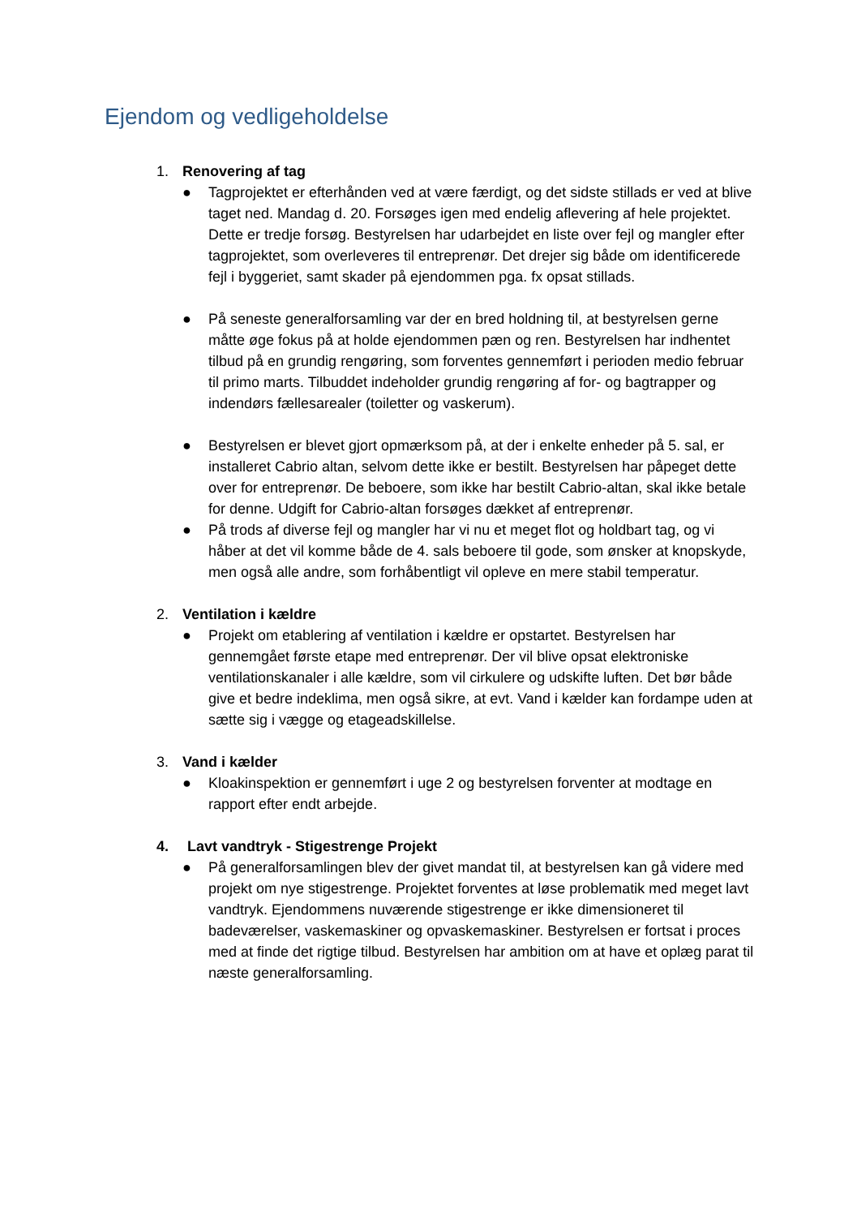Ejendom og vedligeholdelse
1. Renovering af tag
● Tagprojektet er efterhånden ved at være færdigt, og det sidste stillads er ved at blive taget ned. Mandag d. 20. Forsøges igen med endelig aflevering af hele projektet. Dette er tredje forsøg. Bestyrelsen har udarbejdet en liste over fejl og mangler efter tagprojektet, som overleveres til entreprenør. Det drejer sig både om identificerede fejl i byggeriet, samt skader på ejendommen pga. fx opsat stillads.
● På seneste generalforsamling var der en bred holdning til, at bestyrelsen gerne måtte øge fokus på at holde ejendommen pæn og ren. Bestyrelsen har indhentet tilbud på en grundig rengøring, som forventes gennemført i perioden medio februar til primo marts. Tilbuddet indeholder grundig rengøring af for- og bagtrapper og indendørs fællesarealer (toiletter og vaskerum).
● Bestyrelsen er blevet gjort opmærksom på, at der i enkelte enheder på 5. sal, er installeret Cabrio altan, selvom dette ikke er bestilt. Bestyrelsen har påpeget dette over for entreprenør. De beboere, som ikke har bestilt Cabrio-altan, skal ikke betale for denne. Udgift for Cabrio-altan forsøges dækket af entreprenør.
● På trods af diverse fejl og mangler har vi nu et meget flot og holdbart tag, og vi håber at det vil komme både de 4. sals beboere til gode, som ønsker at knopskyde, men også alle andre, som forhåbentligt vil opleve en mere stabil temperatur.
2. Ventilation i kældre
● Projekt om etablering af ventilation i kældre er opstartet. Bestyrelsen har gennemgået første etape med entreprenør. Der vil blive opsat elektroniske ventilationskanaler i alle kældre, som vil cirkulere og udskifte luften. Det bør både give et bedre indeklima, men også sikre, at evt. Vand i kælder kan fordampe uden at sætte sig i vægge og etageadskillelse.
3. Vand i kælder
● Kloakinspektion er gennemført i uge 2 og bestyrelsen forventer at modtage en rapport efter endt arbejde.
4. Lavt vandtryk - Stigestrenge Projekt
● På generalforsamlingen blev der givet mandat til, at bestyrelsen kan gå videre med projekt om nye stigestrenge. Projektet forventes at løse problematik med meget lavt vandtryk. Ejendommens nuværende stigestrenge er ikke dimensioneret til badeværelser, vaskemaskiner og opvaskemaskiner. Bestyrelsen er fortsat i proces med at finde det rigtige tilbud. Bestyrelsen har ambition om at have et oplæg parat til næste generalforsamling.